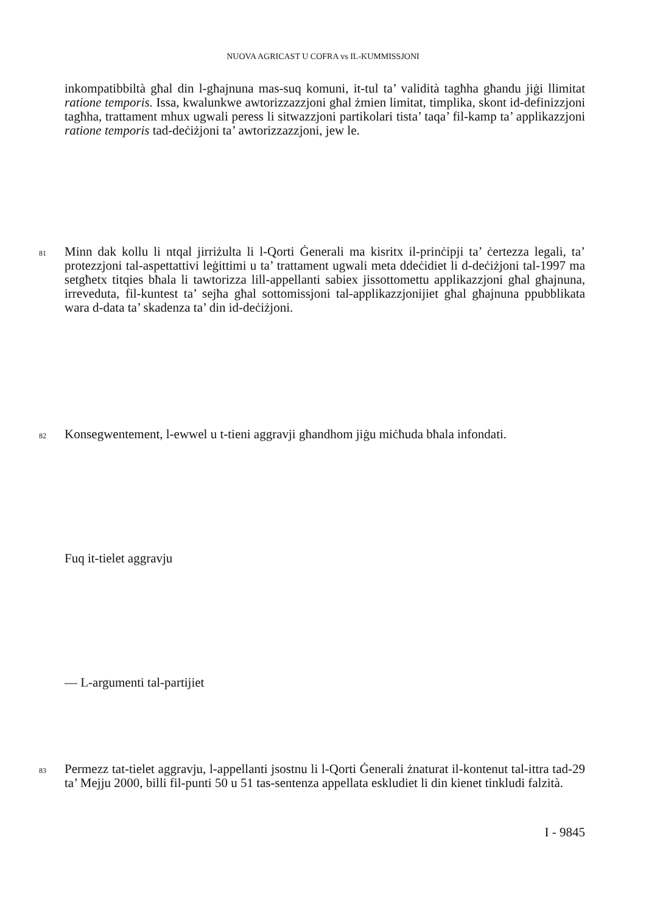NUOVA AGRICAST U COFRA vs IL-KUMMISSJONI
inkompatibbiltà għal din l-għajnuna mas-suq komuni, it-tul ta’ validità tagħha għandu jiġi llimitat ratione temporis. Issa, kwalunkwe awtorizzazzjoni għal żmien limitat, timplika, skont id-definizzjoni tagħha, trattament mhux ugwali peress li sitwazzjoni partikolari tista’ taqa’ fil-kamp ta’ applikazzjoni ratione temporis tad-deċiżjoni ta’ awtorizzazzjoni, jew le.
81 Minn dak kollu li ntqal jirriżulta li l-Qorti Ġenerali ma kisritx il-prinċipji ta’ ċertezza legali, ta’ protezzjoni tal-aspettattivi leġittimi u ta’ trattament ugwali meta ddeċidiet li d-deċiżjoni tal-1997 ma setgħetx titqies bħala li tawtorizza lill-appellanti sabiex jissottomettu applikazzjoni għal għajnuna, irreveduta, fil-kuntest ta’ sejħa għal sottomissjoni tal-applikazzjonijiet għal għajnuna ppubblikata wara d-data ta’ skadenza ta’ din id-deċiżjoni.
82 Konsegwentement, l-ewwel u t-tieni aggravji għandhom jiġu miċħuda bħala infondati.
Fuq it-tielet aggravju
— L-argumenti tal-partijiet
83 Permezz tat-tielet aggravju, l-appellanti jsostnu li l-Qorti Ġenerali żnaturat il-kontenut tal-ittra tad-29 ta’ Mejju 2000, billi fil-punti 50 u 51 tas-sentenza appellata eskludiet li din kienet tinkludi falzità.
I - 9845